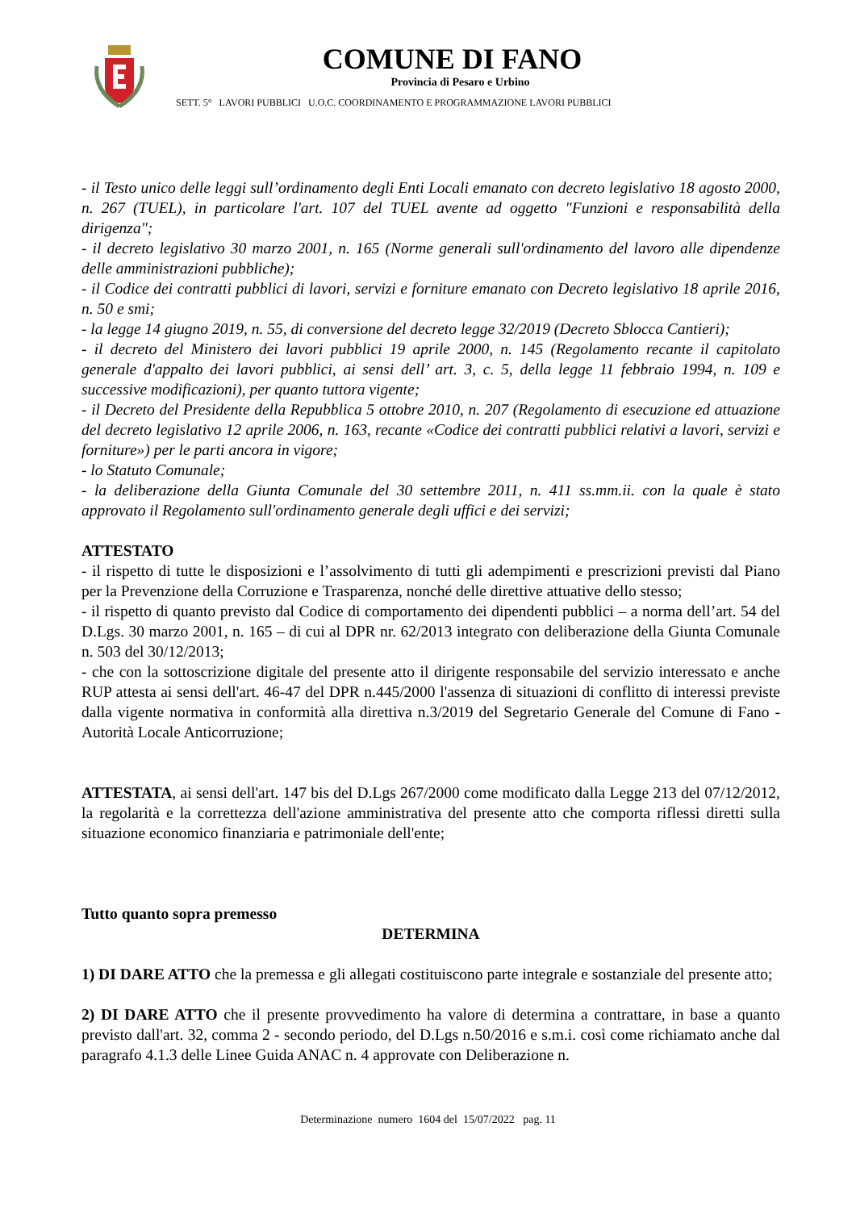COMUNE DI FANO
Provincia di Pesaro e Urbino
SETT. 5° LAVORI PUBBLICI U.O.C. COORDINAMENTO E PROGRAMMAZIONE LAVORI PUBBLICI
- il Testo unico delle leggi sull’ordinamento degli Enti Locali emanato con decreto legislativo 18 agosto 2000, n. 267 (TUEL), in particolare l'art. 107 del TUEL avente ad oggetto "Funzioni e responsabilità della dirigenza";
- il decreto legislativo 30 marzo 2001, n. 165 (Norme generali sull'ordinamento del lavoro alle dipendenze delle amministrazioni pubbliche);
- il Codice dei contratti pubblici di lavori, servizi e forniture emanato con Decreto legislativo 18 aprile 2016, n. 50 e smi;
- la legge 14 giugno 2019, n. 55, di conversione del decreto legge 32/2019 (Decreto Sblocca Cantieri);
- il decreto del Ministero dei lavori pubblici 19 aprile 2000, n. 145 (Regolamento recante il capitolato generale d'appalto dei lavori pubblici, ai sensi dell’ art. 3, c. 5, della legge 11 febbraio 1994, n. 109 e successive modificazioni), per quanto tuttora vigente;
- il Decreto del Presidente della Repubblica 5 ottobre 2010, n. 207 (Regolamento di esecuzione ed attuazione del decreto legislativo 12 aprile 2006, n. 163, recante «Codice dei contratti pubblici relativi a lavori, servizi e forniture») per le parti ancora in vigore;
- lo Statuto Comunale;
- la deliberazione della Giunta Comunale del 30 settembre 2011, n. 411 ss.mm.ii. con la quale è stato approvato il Regolamento sull'ordinamento generale degli uffici e dei servizi;
ATTESTATO
- il rispetto di tutte le disposizioni e l’assolvimento di tutti gli adempimenti e prescrizioni previsti dal Piano per la Prevenzione della Corruzione e Trasparenza, nonché delle direttive attuative dello stesso;
- il rispetto di quanto previsto dal Codice di comportamento dei dipendenti pubblici – a norma dell’art. 54 del D.Lgs. 30 marzo 2001, n. 165 – di cui al DPR nr. 62/2013 integrato con deliberazione della Giunta Comunale n. 503 del 30/12/2013;
- che con la sottoscrizione digitale del presente atto il dirigente responsabile del servizio interessato e anche RUP attesta ai sensi dell'art. 46-47 del DPR n.445/2000 l'assenza di situazioni di conflitto di interessi previste dalla vigente normativa in conformità alla direttiva n.3/2019 del Segretario Generale del Comune di Fano - Autorità Locale Anticorruzione;
ATTESTATA, ai sensi dell'art. 147 bis del D.Lgs 267/2000 come modificato dalla Legge 213 del 07/12/2012, la regolarità e la correttezza dell'azione amministrativa del presente atto che comporta riflessi diretti sulla situazione economico finanziaria e patrimoniale dell'ente;
Tutto quanto sopra premesso
DETERMINA
1) DI DARE ATTO che la premessa e gli allegati costituiscono parte integrale e sostanziale del presente atto;
2) DI DARE ATTO che il presente provvedimento ha valore di determina a contrattare, in base a quanto previsto dall'art. 32, comma 2 - secondo periodo, del D.Lgs n.50/2016 e s.m.i. così come richiamato anche dal paragrafo 4.1.3 delle Linee Guida ANAC n. 4 approvate con Deliberazione n.
Determinazione numero 1604 del 15/07/2022 pag. 11